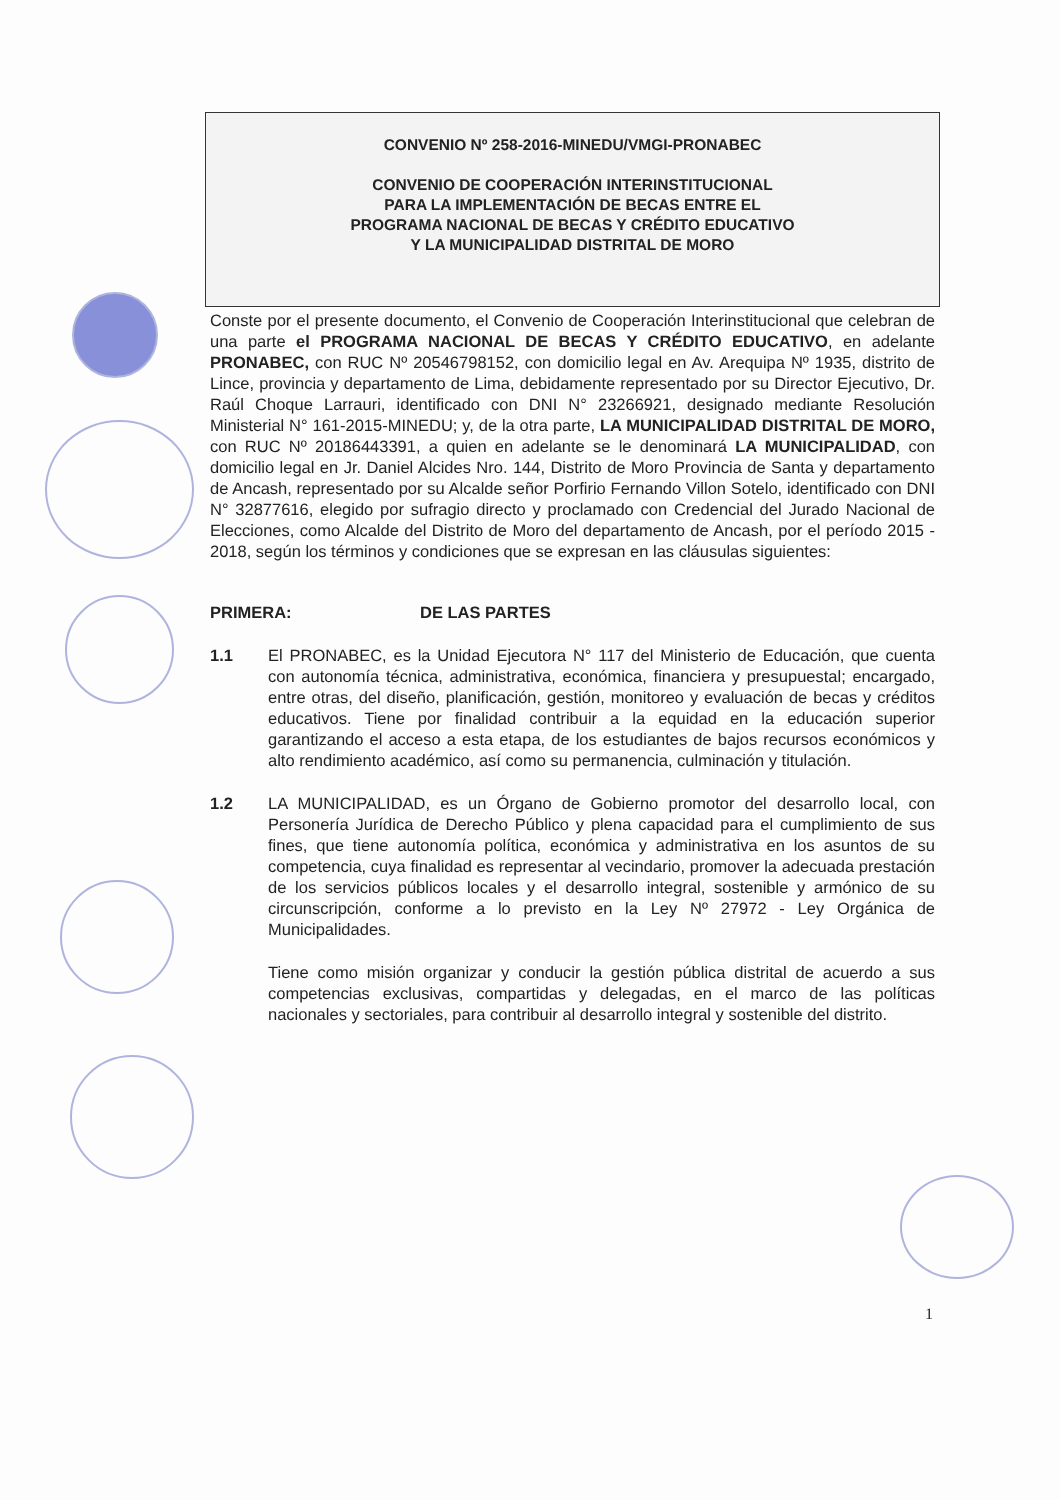CONVENIO Nº 258-2016-MINEDU/VMGI-PRONABEC
CONVENIO DE COOPERACIÓN INTERINSTITUCIONAL
PARA LA IMPLEMENTACIÓN DE BECAS ENTRE EL
PROGRAMA NACIONAL DE BECAS Y CRÉDITO EDUCATIVO
Y LA MUNICIPALIDAD DISTRITAL DE MORO
Conste por el presente documento, el Convenio de Cooperación Interinstitucional que celebran de una parte el PROGRAMA NACIONAL DE BECAS Y CRÉDITO EDUCATIVO, en adelante PRONABEC, con RUC Nº 20546798152, con domicilio legal en Av. Arequipa Nº 1935, distrito de Lince, provincia y departamento de Lima, debidamente representado por su Director Ejecutivo, Dr. Raúl Choque Larrauri, identificado con DNI N° 23266921, designado mediante Resolución Ministerial N° 161-2015-MINEDU; y, de la otra parte, LA MUNICIPALIDAD DISTRITAL DE MORO, con RUC Nº 20186443391, a quien en adelante se le denominará LA MUNICIPALIDAD, con domicilio legal en Jr. Daniel Alcides Nro. 144, Distrito de Moro Provincia de Santa y departamento de Ancash, representado por su Alcalde señor Porfirio Fernando Villon Sotelo, identificado con DNI N° 32877616, elegido por sufragio directo y proclamado con Credencial del Jurado Nacional de Elecciones, como Alcalde del Distrito de Moro del departamento de Ancash, por el período 2015 - 2018, según los términos y condiciones que se expresan en las cláusulas siguientes:
PRIMERA: DE LAS PARTES
1.1 El PRONABEC, es la Unidad Ejecutora N° 117 del Ministerio de Educación, que cuenta con autonomía técnica, administrativa, económica, financiera y presupuestal; encargado, entre otras, del diseño, planificación, gestión, monitoreo y evaluación de becas y créditos educativos. Tiene por finalidad contribuir a la equidad en la educación superior garantizando el acceso a esta etapa, de los estudiantes de bajos recursos económicos y alto rendimiento académico, así como su permanencia, culminación y titulación.
1.2 LA MUNICIPALIDAD, es un Órgano de Gobierno promotor del desarrollo local, con Personería Jurídica de Derecho Público y plena capacidad para el cumplimiento de sus fines, que tiene autonomía política, económica y administrativa en los asuntos de su competencia, cuya finalidad es representar al vecindario, promover la adecuada prestación de los servicios públicos locales y el desarrollo integral, sostenible y armónico de su circunscripción, conforme a lo previsto en la Ley Nº 27972 - Ley Orgánica de Municipalidades.
Tiene como misión organizar y conducir la gestión pública distrital de acuerdo a sus competencias exclusivas, compartidas y delegadas, en el marco de las políticas nacionales y sectoriales, para contribuir al desarrollo integral y sostenible del distrito.
1